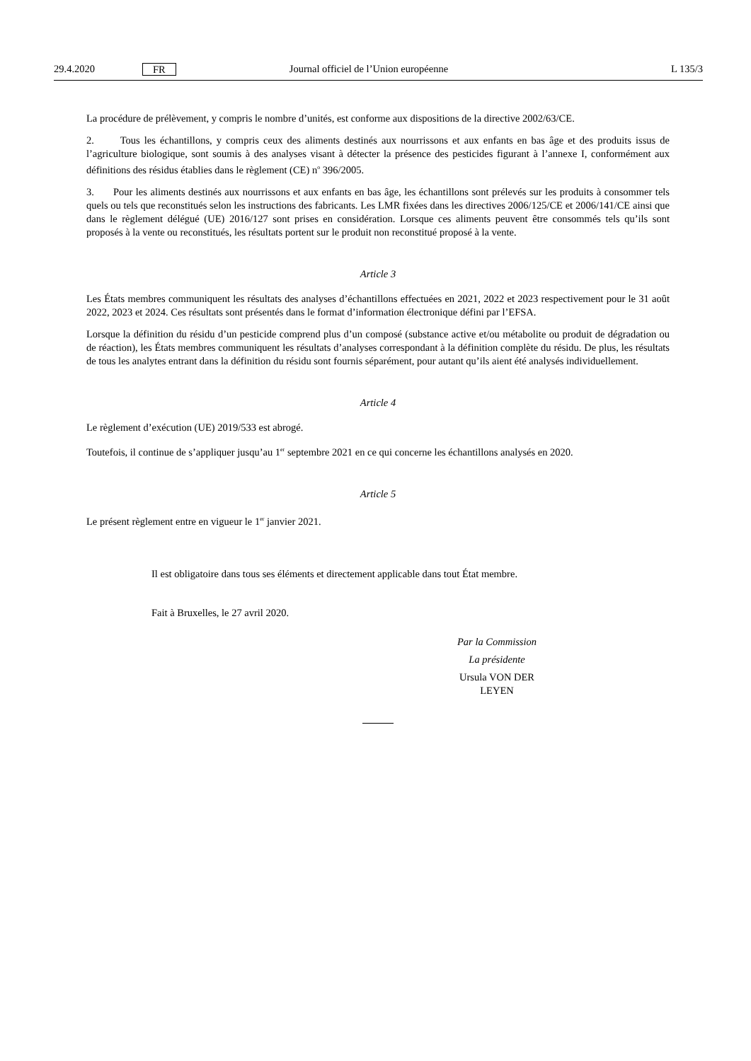29.4.2020 FR Journal officiel de l’Union européenne L 135/3
La procédure de prélèvement, y compris le nombre d’unités, est conforme aux dispositions de la directive 2002/63/CE.
2. Tous les échantillons, y compris ceux des aliments destinés aux nourrissons et aux enfants en bas âge et des produits issus de l’agriculture biologique, sont soumis à des analyses visant à détecter la présence des pesticides figurant à l’annexe I, conformément aux définitions des résidus établies dans le règlement (CE) n<sup>o</sup> 396/2005.
3. Pour les aliments destinés aux nourrissons et aux enfants en bas âge, les échantillons sont prélevés sur les produits à consommer tels quels ou tels que reconstitués selon les instructions des fabricants. Les LMR fixées dans les directives 2006/125/CE et 2006/141/CE ainsi que dans le règlement délégué (UE) 2016/127 sont prises en considération. Lorsque ces aliments peuvent être consommés tels qu’ils sont proposés à la vente ou reconstitués, les résultats portent sur le produit non reconstitué proposé à la vente.
Article 3
Les États membres communiquent les résultats des analyses d’échantillons effectuées en 2021, 2022 et 2023 respectivement pour le 31 août 2022, 2023 et 2024. Ces résultats sont présentés dans le format d’information électronique défini par l’EFSA.
Lorsque la définition du résidu d’un pesticide comprend plus d’un composé (substance active et/ou métabolite ou produit de dégradation ou de réaction), les États membres communiquent les résultats d’analyses correspondant à la définition complète du résidu. De plus, les résultats de tous les analytes entrant dans la définition du résidu sont fournis séparément, pour autant qu’ils aient été analysés individuellement.
Article 4
Le règlement d’exécution (UE) 2019/533 est abrogé.
Toutefois, il continue de s’appliquer jusqu’au 1<sup>er</sup> septembre 2021 en ce qui concerne les échantillons analysés en 2020.
Article 5
Le présent règlement entre en vigueur le 1<sup>er</sup> janvier 2021.
Il est obligatoire dans tous ses éléments et directement applicable dans tout État membre.
Fait à Bruxelles, le 27 avril 2020.
Par la Commission
La présidente
Ursula VON DER LEYEN